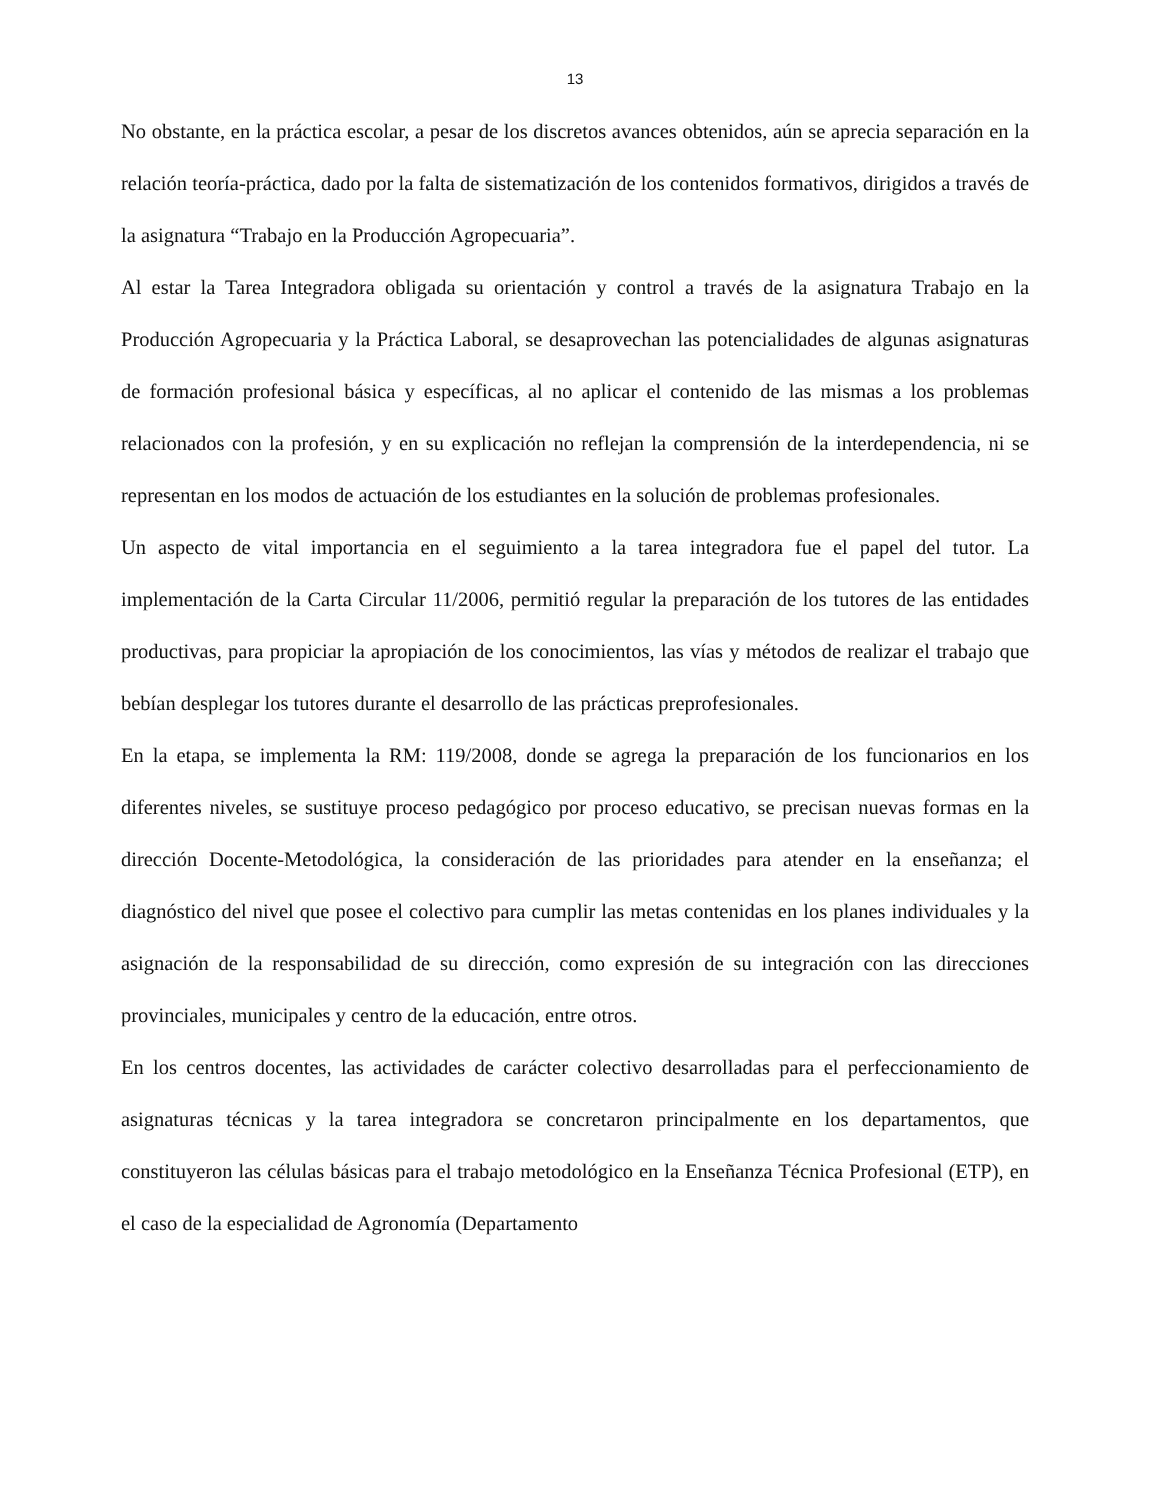13
No obstante, en la práctica escolar, a pesar de los discretos avances obtenidos, aún se aprecia separación en la relación teoría-práctica, dado por la falta de sistematización de los contenidos formativos, dirigidos a través de la asignatura “Trabajo en la Producción Agropecuaria”.
Al estar la Tarea Integradora obligada su orientación y control a través de la asignatura Trabajo en la Producción Agropecuaria y la Práctica Laboral, se desaprovechan las potencialidades de algunas asignaturas de formación profesional básica y específicas, al no aplicar el contenido de las mismas a los problemas relacionados con la profesión, y en su explicación no reflejan la comprensión de la interdependencia, ni se representan en los modos de actuación de los estudiantes en la solución de problemas profesionales.
Un aspecto de vital importancia en el seguimiento a la tarea integradora fue el papel del tutor. La implementación de la Carta Circular 11/2006, permitió regular la preparación de los tutores de las entidades productivas, para propiciar la apropiación de los conocimientos, las vías y métodos de realizar el trabajo que bebían desplegar los tutores durante el desarrollo de las prácticas preprofesionales.
En la etapa, se implementa la RM: 119/2008, donde se agrega la preparación de los funcionarios en los diferentes niveles, se sustituye proceso pedagógico por proceso educativo, se precisan nuevas formas en la dirección Docente-Metodológica, la consideración de las prioridades para atender en la enseñanza; el diagnóstico del nivel que posee el colectivo para cumplir las metas contenidas en los planes individuales y la asignación de la responsabilidad de su dirección, como expresión de su integración con las direcciones provinciales, municipales y centro de la educación, entre otros.
En los centros docentes, las actividades de carácter colectivo desarrolladas para el perfeccionamiento de asignaturas técnicas y la tarea integradora se concretaron principalmente en los departamentos, que constituyeron las células básicas para el trabajo metodológico en la Enseñanza Técnica Profesional (ETP), en el caso de la especialidad de Agronomía (Departamento